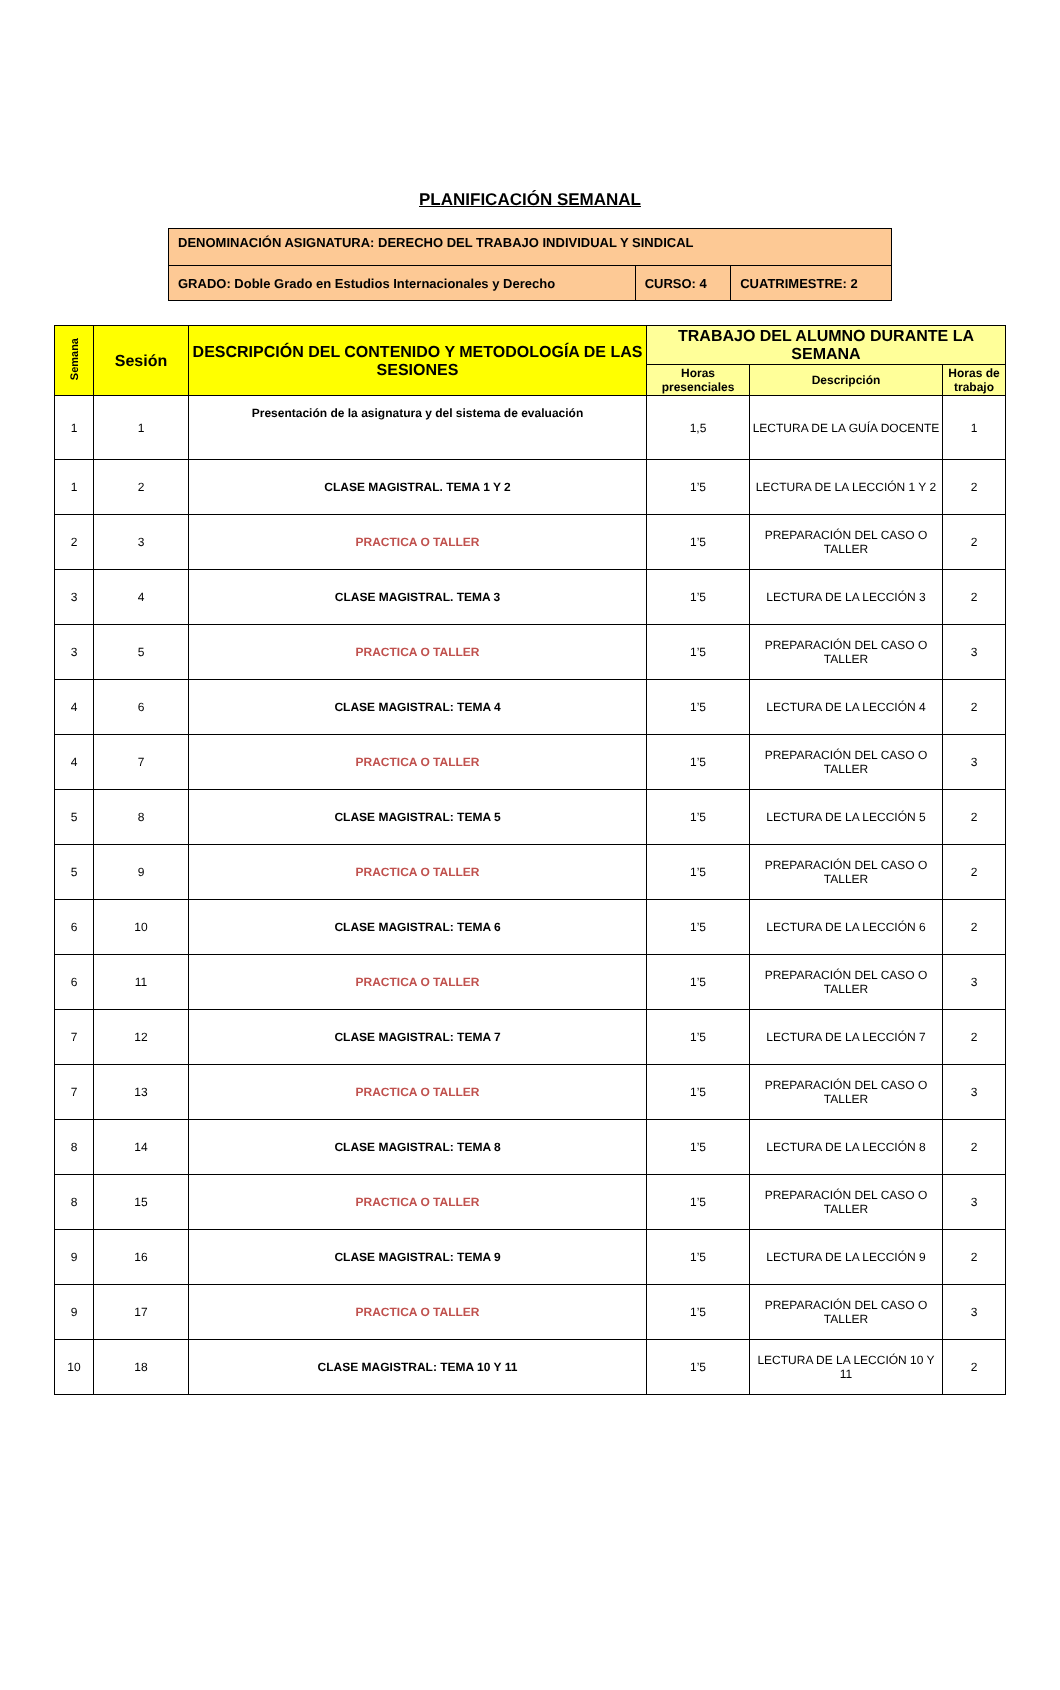PLANIFICACIÓN SEMANAL
| DENOMINACIÓN ASIGNATURA: DERECHO DEL TRABAJO INDIVIDUAL Y SINDICAL | | |
| GRADO: Doble Grado en Estudios Internacionales y Derecho | CURSO: 4 | CUATRIMESTRE: 2 |
| Semana | Sesión | DESCRIPCIÓN DEL CONTENIDO Y METODOLOGÍA DE LAS SESIONES | TRABAJO DEL ALUMNO DURANTE LA SEMANA | | |
| --- | --- | --- | --- | --- | --- |
| | | | Horas presenciales | Descripción | Horas de trabajo |
| 1 | 1 | Presentación de la asignatura y del sistema de evaluación | 1,5 | LECTURA DE LA GUÍA DOCENTE | 1 |
| 1 | 2 | CLASE MAGISTRAL. TEMA 1 Y 2 | 1’5 | LECTURA DE LA LECCIÓN 1 Y 2 | 2 |
| 2 | 3 | PRACTICA O TALLER | 1’5 | PREPARACIÓN DEL CASO O TALLER | 2 |
| 3 | 4 | CLASE MAGISTRAL. TEMA 3 | 1’5 | LECTURA DE LA LECCIÓN 3 | 2 |
| 3 | 5 | PRACTICA O TALLER | 1’5 | PREPARACIÓN DEL CASO O TALLER | 3 |
| 4 | 6 | CLASE MAGISTRAL: TEMA 4 | 1’5 | LECTURA DE LA LECCIÓN 4 | 2 |
| 4 | 7 | PRACTICA O TALLER | 1’5 | PREPARACIÓN DEL CASO O TALLER | 3 |
| 5 | 8 | CLASE MAGISTRAL: TEMA 5 | 1’5 | LECTURA DE LA LECCIÓN 5 | 2 |
| 5 | 9 | PRACTICA O TALLER | 1’5 | PREPARACIÓN DEL CASO O TALLER | 2 |
| 6 | 10 | CLASE MAGISTRAL: TEMA 6 | 1’5 | LECTURA DE LA LECCIÓN 6 | 2 |
| 6 | 11 | PRACTICA O TALLER | 1’5 | PREPARACIÓN DEL CASO O TALLER | 3 |
| 7 | 12 | CLASE MAGISTRAL: TEMA 7 | 1’5 | LECTURA DE LA LECCIÓN 7 | 2 |
| 7 | 13 | PRACTICA O TALLER | 1’5 | PREPARACIÓN DEL CASO O TALLER | 3 |
| 8 | 14 | CLASE MAGISTRAL: TEMA 8 | 1’5 | LECTURA DE LA LECCIÓN 8 | 2 |
| 8 | 15 | PRACTICA O TALLER | 1’5 | PREPARACIÓN DEL CASO O TALLER | 3 |
| 9 | 16 | CLASE MAGISTRAL: TEMA 9 | 1’5 | LECTURA DE LA LECCIÓN 9 | 2 |
| 9 | 17 | PRACTICA O TALLER | 1’5 | PREPARACIÓN DEL CASO O TALLER | 3 |
| 10 | 18 | CLASE MAGISTRAL: TEMA 10 Y 11 | 1’5 | LECTURA DE LA LECCIÓN 10 Y 11 | 2 |